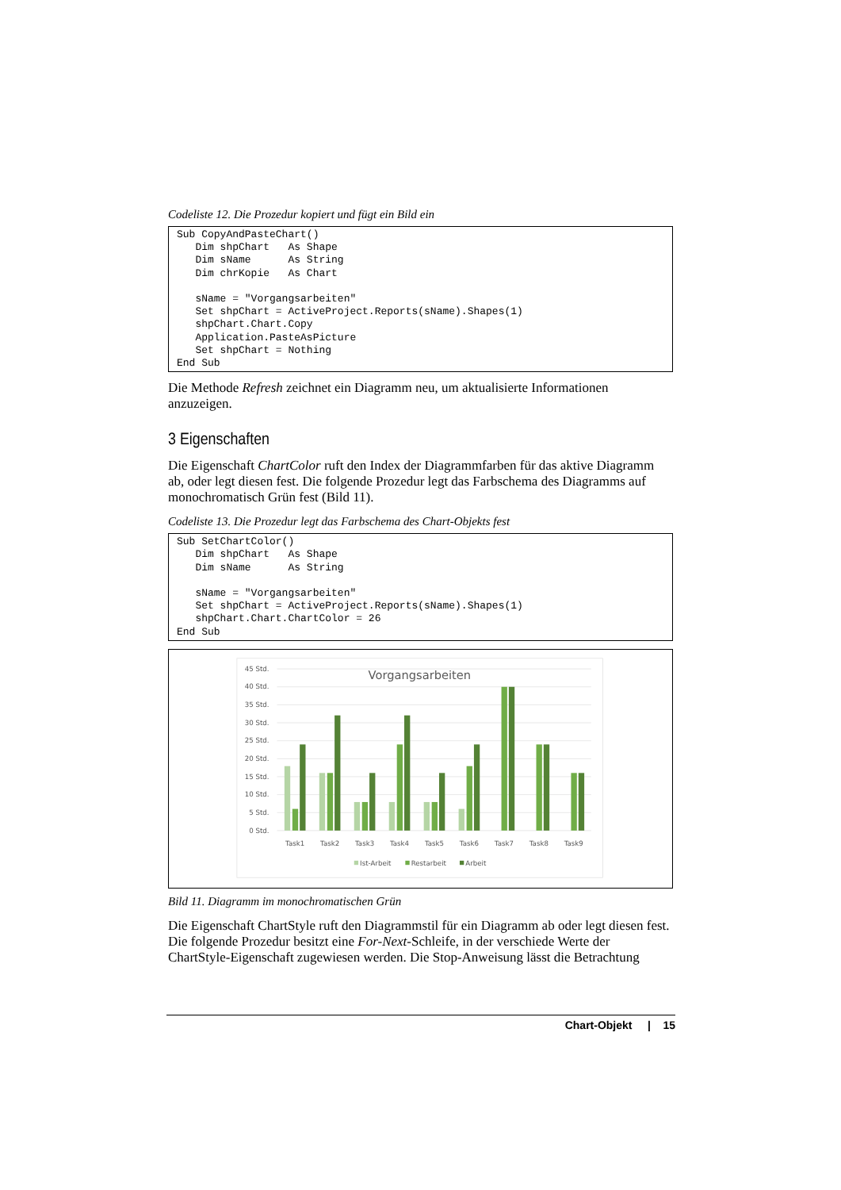Codeliste 12. Die Prozedur kopiert und fügt ein Bild ein
Sub CopyAndPasteChart()
   Dim shpChart   As Shape
   Dim sName      As String
   Dim chrKopie   As Chart

   sName = "Vorgangsarbeiten"
   Set shpChart = ActiveProject.Reports(sName).Shapes(1)
   shpChart.Chart.Copy
   Application.PasteAsPicture
   Set shpChart = Nothing
End Sub
Die Methode Refresh zeichnet ein Diagramm neu, um aktualisierte Informationen anzuzeigen.
3 Eigenschaften
Die Eigenschaft ChartColor ruft den Index der Diagrammfarben für das aktive Diagramm ab, oder legt diesen fest. Die folgende Prozedur legt das Farbschema des Diagramms auf monochromatisch Grün fest (Bild 11).
Codeliste 13. Die Prozedur legt das Farbschema des Chart-Objekts fest
Sub SetChartColor()
   Dim shpChart   As Shape
   Dim sName      As String

   sName = "Vorgangsarbeiten"
   Set shpChart = ActiveProject.Reports(sName).Shapes(1)
   shpChart.Chart.ChartColor = 26
End Sub
45 Std.
40 Std.
35 Std.
30 Std.
25 Std.
20 Std.
15 Std.
10 Std.
5 Std.
0 Std.
Vorgangsarbeiten
Task1
Task2
Task3
Task4
Task5
Task6
Task7
Task8
Task9
Ist-Arbeit
Restarbeit
Arbeit
Bild 11. Diagramm im monochromatischen Grün
Die Eigenschaft ChartStyle ruft den Diagrammstil für ein Diagramm ab oder legt diesen fest. Die folgende Prozedur besitzt eine For-Next-Schleife, in der verschiede Werte der ChartStyle-Eigenschaft zugewiesen werden. Die Stop-Anweisung lässt die Betrachtung
Chart-Objekt | 15